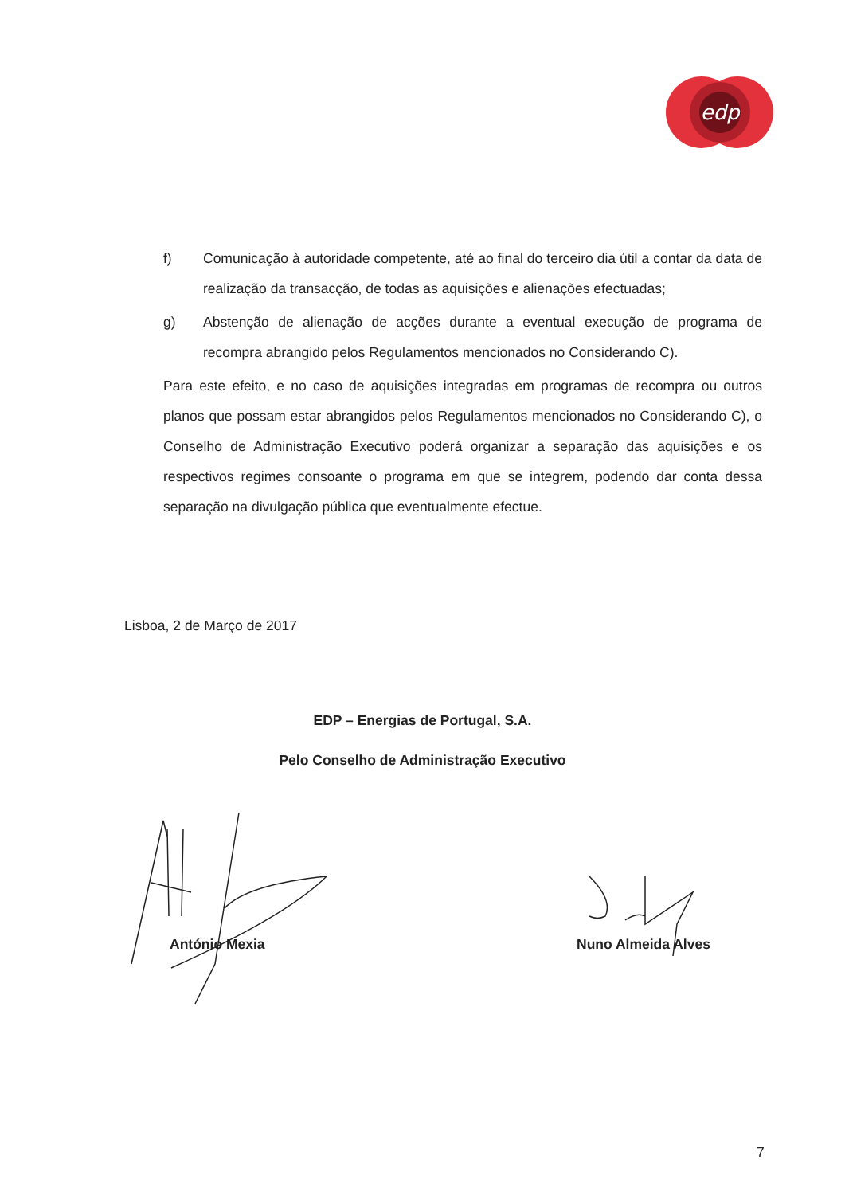edp
f) Comunicação à autoridade competente, até ao final do terceiro dia útil a contar da data de realização da transacção, de todas as aquisições e alienações efectuadas;
g) Abstenção de alienação de acções durante a eventual execução de programa de recompra abrangido pelos Regulamentos mencionados no Considerando C).
Para este efeito, e no caso de aquisições integradas em programas de recompra ou outros planos que possam estar abrangidos pelos Regulamentos mencionados no Considerando C), o Conselho de Administração Executivo poderá organizar a separação das aquisições e os respectivos regimes consoante o programa em que se integrem, podendo dar conta dessa separação na divulgação pública que eventualmente efectue.
Lisboa, 2 de Março de 2017
EDP – Energias de Portugal, S.A.
Pelo Conselho de Administração Executivo
António Mexia Nuno Almeida Alves
7